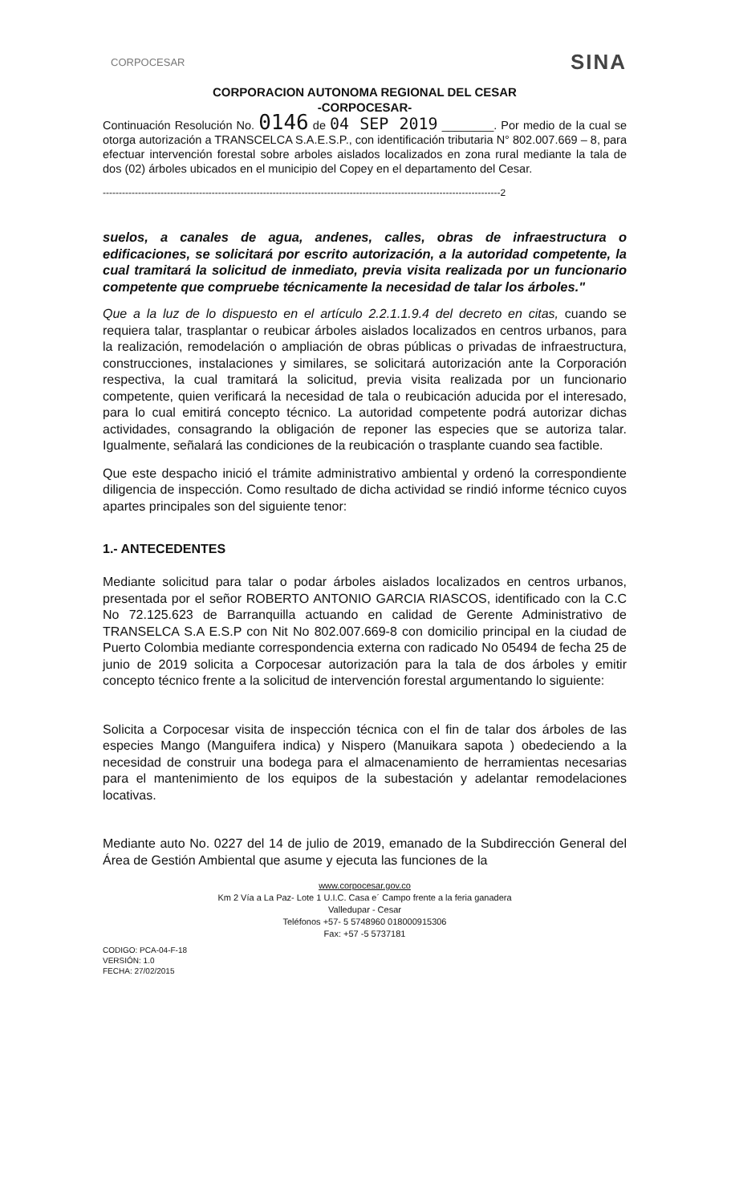CORPOCESAR
SINA
CORPORACION AUTONOMA REGIONAL DEL CESAR
-CORPOCESAR-
Continuación Resolución No. 0146 de 04 SEP 2019 ________. Por medio de la cual se otorga autorización a TRANSCELCA S.A.E.S.P., con identificación tributaria N° 802.007.669 – 8, para efectuar intervención forestal sobre arboles aislados localizados en zona rural mediante la tala de dos (02) árboles ubicados en el municipio del Copey en el departamento del Cesar.
----------------------------------------------------------------------------------------------------------------------------2
suelos, a canales de agua, andenes, calles, obras de infraestructura o edificaciones, se solicitará por escrito autorización, a la autoridad competente, la cual tramitará la solicitud de inmediato, previa visita realizada por un funcionario competente que compruebe técnicamente la necesidad de talar los árboles."
Que a la luz de lo dispuesto en el artículo 2.2.1.1.9.4 del decreto en citas, cuando se requiera talar, trasplantar o reubicar árboles aislados localizados en centros urbanos, para la realización, remodelación o ampliación de obras públicas o privadas de infraestructura, construcciones, instalaciones y similares, se solicitará autorización ante la Corporación respectiva, la cual tramitará la solicitud, previa visita realizada por un funcionario competente, quien verificará la necesidad de tala o reubicación aducida por el interesado, para lo cual emitirá concepto técnico. La autoridad competente podrá autorizar dichas actividades, consagrando la obligación de reponer las especies que se autoriza talar. Igualmente, señalará las condiciones de la reubicación o trasplante cuando sea factible.
Que este despacho inició el trámite administrativo ambiental y ordenó la correspondiente diligencia de inspección. Como resultado de dicha actividad se rindió informe técnico cuyos apartes principales son del siguiente tenor:
1.- ANTECEDENTES
Mediante solicitud para talar o podar árboles aislados localizados en centros urbanos, presentada por el señor ROBERTO ANTONIO GARCIA RIASCOS, identificado con la C.C No 72.125.623 de Barranquilla actuando en calidad de Gerente Administrativo de TRANSELCA S.A E.S.P con Nit No 802.007.669-8 con domicilio principal en la ciudad de Puerto Colombia mediante correspondencia externa con radicado No 05494 de fecha 25 de junio de 2019 solicita a Corpocesar autorización para la tala de dos árboles y emitir concepto técnico frente a la solicitud de intervención forestal argumentando lo siguiente:
Solicita a Corpocesar visita de inspección técnica con el fin de talar dos árboles de las especies Mango (Manguifera indica) y Nispero (Manuikara sapota ) obedeciendo a la necesidad de construir una bodega para el almacenamiento de herramientas necesarias para el mantenimiento de los equipos de la subestación y adelantar remodelaciones locativas.
Mediante auto No. 0227 del 14 de julio de 2019, emanado de la Subdirección General del Área de Gestión Ambiental que asume y ejecuta las funciones de la
www.corpocesar.gov.co
Km 2 Vía a La Paz- Lote 1 U.I.C. Casa e´ Campo frente a la feria ganadera
Valledupar - Cesar
Teléfonos +57- 5 5748960 018000915306
Fax: +57 -5 5737181
CODIGO: PCA-04-F-18
VERSIÓN: 1.0
FECHA: 27/02/2015